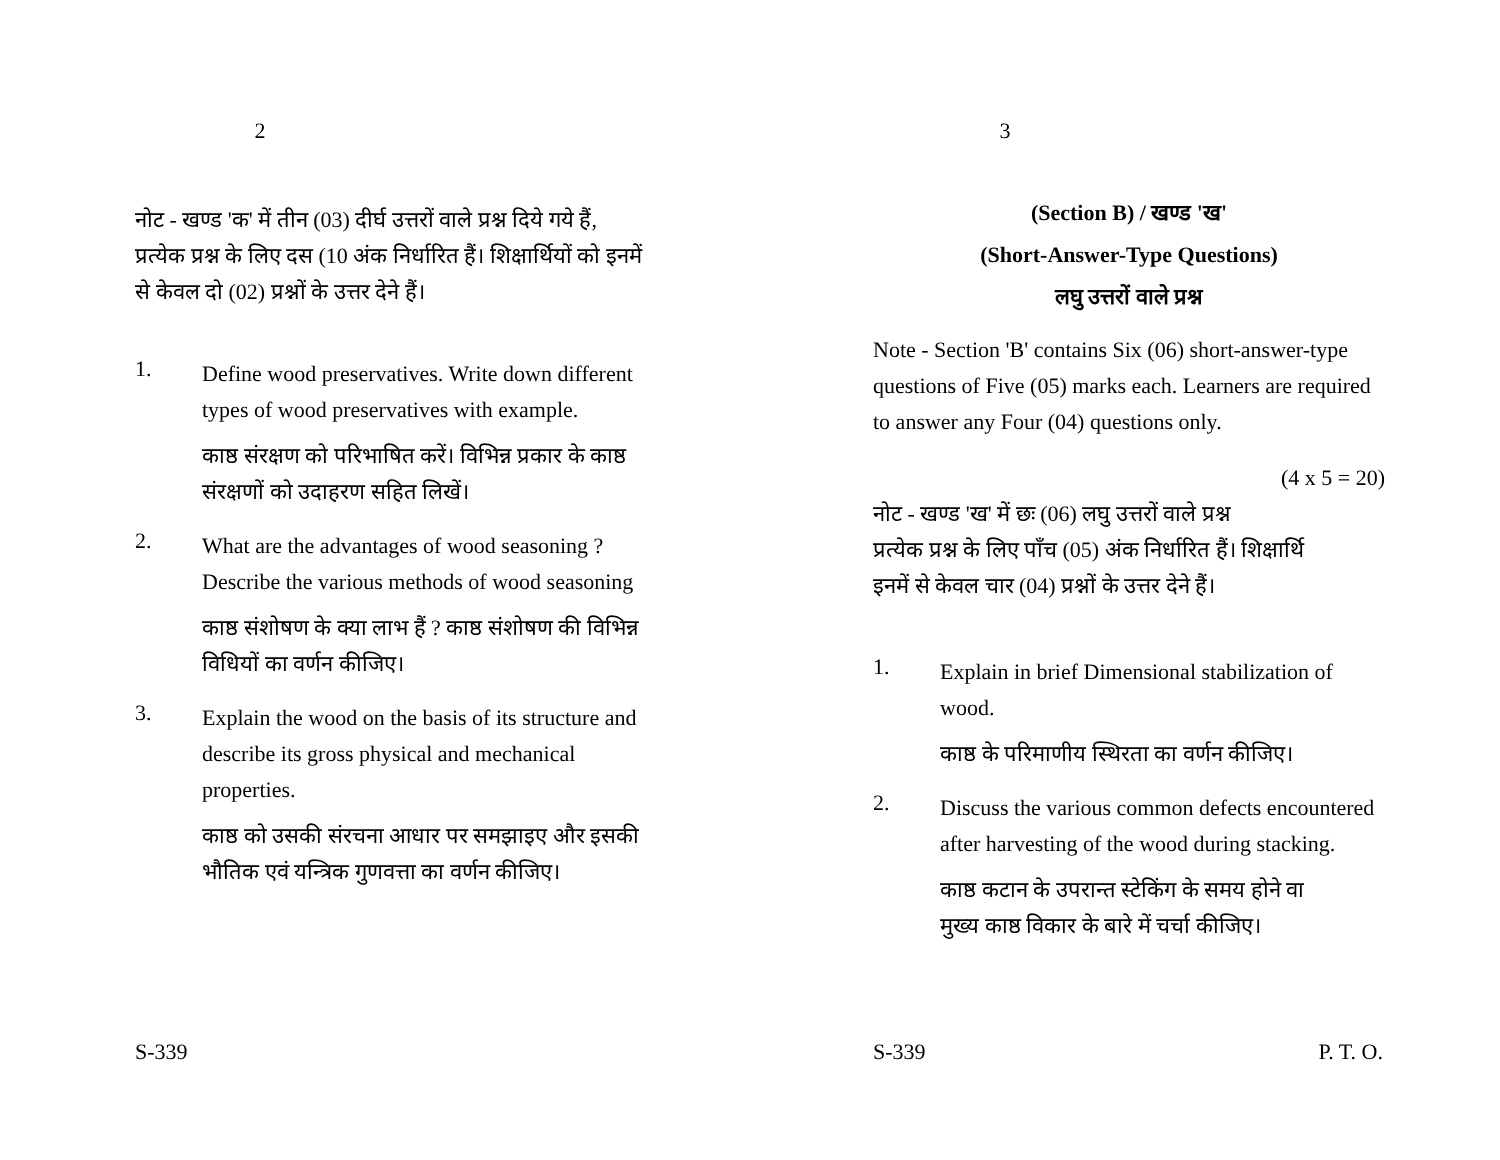2
नोट - खण्ड 'क' में तीन (03) दीर्घ उत्तरों वाले प्रश्न दिये गये हैं, प्रत्येक प्रश्न के लिए दस (10 अंक निर्धारित हैं। शिक्षार्थियों को इनमें से केवल दो (02) प्रश्नों के उत्तर देने हैं।
1.
Define wood preservatives. Write down different types of wood preservatives with example.
काष्ठ संरक्षण को परिभाषित करें। विभिन्न प्रकार के काष्ठ संरक्षणों को उदाहरण सहित लिखें।
2.
What are the advantages of wood seasoning ? Describe the various methods of wood seasoning
काष्ठ संशोषण के क्या लाभ हैं ? काष्ठ संशोषण की विभिन्न विधियों का वर्णन कीजिए।
3.
Explain the wood on the basis of its structure and describe its gross physical and mechanical properties.
काष्ठ को उसकी संरचना आधार पर समझाइए और इसकी भौतिक एवं यन्त्रिक गुणवत्ता का वर्णन कीजिए।
S-339
3
(Section B) / खण्ड 'ख'
(Short-Answer-Type Questions)
लघु उत्तरों वाले प्रश्न
Note - Section 'B' contains Six (06) short-answer-type questions of Five (05) marks each. Learners are required to answer any Four (04) questions only.
(4 x 5 = 20)
नोट - खण्ड 'ख' में छः (06) लघु उत्तरों वाले प्रश्न
प्रत्येक प्रश्न के लिए पाँच (05) अंक निर्धारित हैं। शिक्षार्थि
इनमें से केवल चार (04) प्रश्नों के उत्तर देने हैं।
1.
Explain in brief Dimensional stabilization of wood.
काष्ठ के परिमाणीय स्थिरता का वर्णन कीजिए।
2.
Discuss the various common defects encountered after harvesting of the wood during stacking.
काष्ठ कटान के उपरान्त स्टेकिंग के समय होने वा
मुख्य काष्ठ विकार के बारे में चर्चा कीजिए।
S-339 P. T. O.